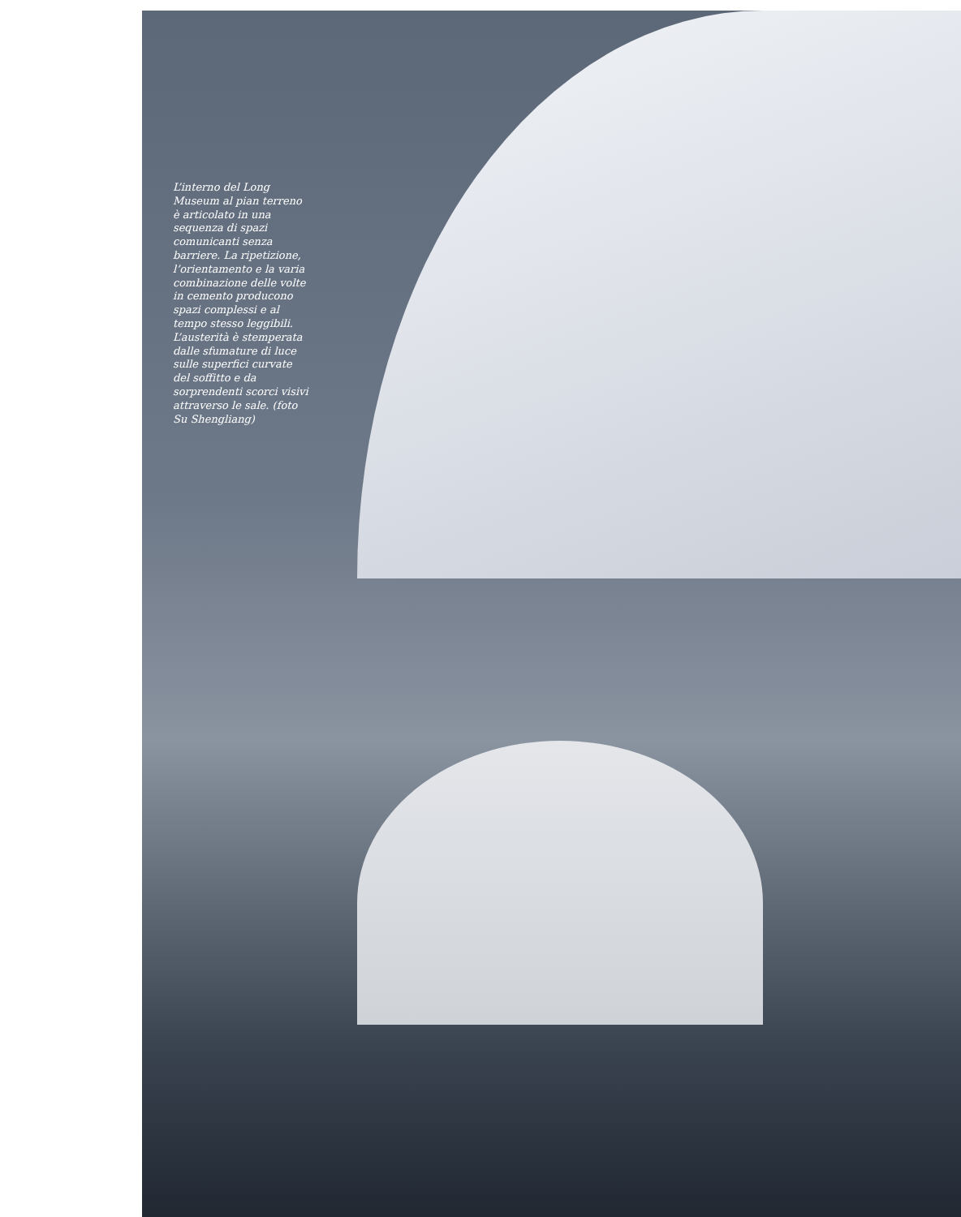L’interno del Long Museum al pian terreno è articolato in una sequenza di spazi comunicanti senza barriere. La ripetizione, l’orientamento e la varia combinazione delle volte in cemento producono spazi complessi e al tempo stesso leggibili. L’austerità è stemperata dalle sfumature di luce sulle superfici curvate del soffitto e da sorprendenti scorci visivi attraverso le sale. (foto Su Shengliang)